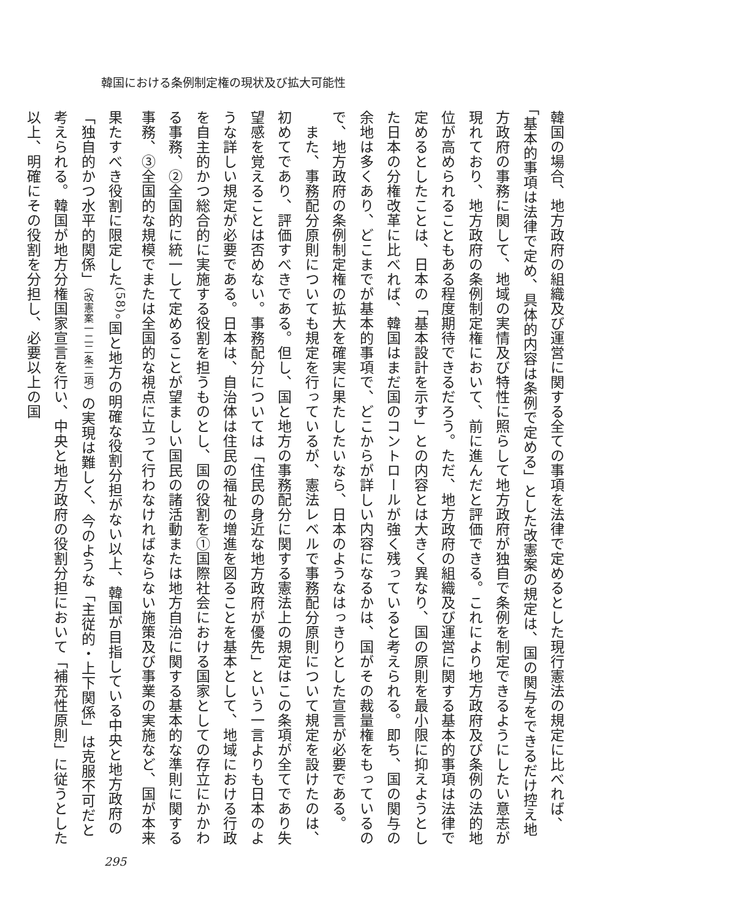韓国における条例制定権の現状及び拡大可能性
韓国の場合、地方政府の組織及び運営に関する全ての事項を法律で定めるとした現行憲法の規定に比べれば、「基本的事項は法律で定め、具体的内容は条例で定める」とした改憲案の規定は、国の関与をできるだけ控え地方政府の事務に関して、地域の実情及び特性に照らして地方政府が独自で条例を制定できるようにしたい意志が現れており、地方政府の条例制定権において、前に進んだと評価できる。これにより地方政府及び条例の法的地位が高められることもある程度期待できるだろう。ただ、地方政府の組織及び運営に関する基本的事項は法律で定めるとしたことは、日本の「基本設計を示す」との内容とは大きく異なり、国の原則を最小限に抑えようとした日本の分権改革に比べれば、韓国はまだ国のコントロールが強く残っていると考えられる。即ち、国の関与の余地は多くあり、どこまでが基本的事項で、どこからが詳しい内容になるかは、国がその裁量権をもっているので、地方政府の条例制定権の拡大を確実に果たしたいなら、日本のようなはっきりとした宣言が必要である。
　また、事務配分原則についても規定を行っているが、憲法レベルで事務配分原則について規定を設けたのは、初めてであり、評価すべきである。但し、国と地方の事務配分に関する憲法上の規定はこの条項が全てであり失望感を覚えることは否めない。事務配分については「住民の身近な地方政府が優先」という一言よりも日本のような詳しい規定が必要である。日本は、自治体は住民の福祉の増進を図ることを基本として、地域における行政を自主的かつ総合的に実施する役割を担うものとし、国の役割を①国際社会における国家としての存立にかかわる事務、②全国的に統一して定めることが望ましい国民の諸活動または地方自治に関する基本的な準則に関する事務、③全国的な規模でまたは全国的な視点に立って行わなければならない施策及び事業の実施など、国が本来果たすべき役割に限定した<sup>(58)</sup>。国と地方の明確な役割分担がない以上、韓国が目指している中央と地方政府の「独自的かつ水平的関係」（改憲案一二二条二項）の実現は難しく、今のような「主従的・上下関係」は克服不可だと考えられる。韓国が地方分権国家宣言を行い、中央と地方政府の役割分担において「補充性原則」に従うとした以上、明確にその役割を分担し、必要以上の国
295